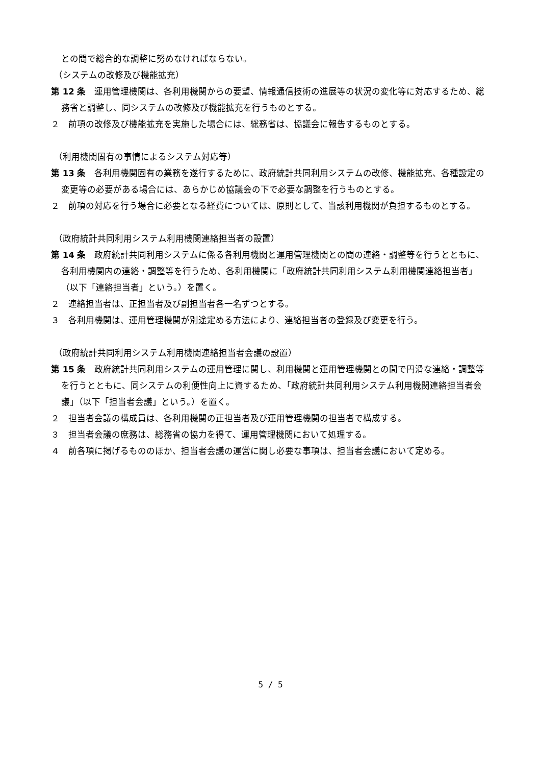との間で総合的な調整に努めなければならない。
（システムの改修及び機能拡充）
第 12 条　運用管理機関は、各利用機関からの要望、情報通信技術の進展等の状況の変化等に対応するため、総務省と調整し、同システムの改修及び機能拡充を行うものとする。
２　前項の改修及び機能拡充を実施した場合には、総務省は、協議会に報告するものとする。
（利用機関固有の事情によるシステム対応等）
第 13 条　各利用機関固有の業務を遂行するために、政府統計共同利用システムの改修、機能拡充、各種設定の変更等の必要がある場合には、あらかじめ協議会の下で必要な調整を行うものとする。
２　前項の対応を行う場合に必要となる経費については、原則として、当該利用機関が負担するものとする。
（政府統計共同利用システム利用機関連絡担当者の設置）
第 14 条　政府統計共同利用システムに係る各利用機関と運用管理機関との間の連絡・調整等を行うとともに、各利用機関内の連絡・調整等を行うため、各利用機関に「政府統計共同利用システム利用機関連絡担当者」（以下「連絡担当者」という。）を置く。
２　連絡担当者は、正担当者及び副担当者各一名ずつとする。
３　各利用機関は、運用管理機関が別途定める方法により、連絡担当者の登録及び変更を行う。
（政府統計共同利用システム利用機関連絡担当者会議の設置）
第 15 条　政府統計共同利用システムの運用管理に関し、利用機関と運用管理機関との間で円滑な連絡・調整等を行うとともに、同システムの利便性向上に資するため、「政府統計共同利用システム利用機関連絡担当者会議」（以下「担当者会議」という。）を置く。
２　担当者会議の構成員は、各利用機関の正担当者及び運用管理機関の担当者で構成する。
３　担当者会議の庶務は、総務省の協力を得て、運用管理機関において処理する。
４　前各項に掲げるもののほか、担当者会議の運営に関し必要な事項は、担当者会議において定める。
5 / 5